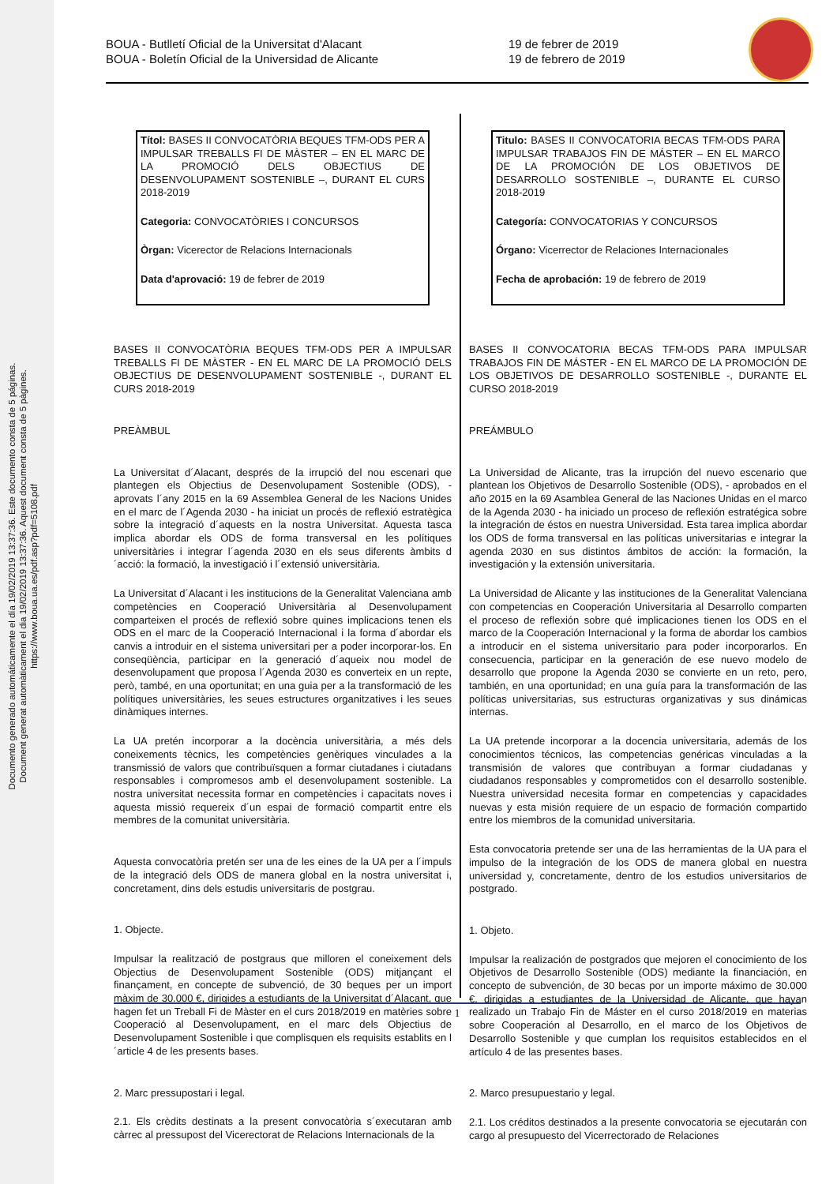Documento generado automáticamente el día 19/02/2019 13:37:36. Este documento consta de 5 páginas.
Document generat automàticament el dia 19/02/2019 13:37:36. Aquest document consta de 5 pàgines.
https://www.boua.ua.es/pdf.asp?pdf=5108.pdf
BOUA - Butlletí Oficial de la Universitat d'Alacant
BOUA - Boletín Oficial de la Universidad de Alicante
19 de febrer de 2019
19 de febrero de 2019
Títol: BASES II CONVOCATÒRIA BEQUES TFM-ODS PER A IMPULSAR TREBALLS FI DE MÀSTER – EN EL MARC DE LA PROMOCIÓ DELS OBJECTIUS DE DESENVOLUPAMENT SOSTENIBLE –, DURANT EL CURS 2018-2019
Categoria: CONVOCATÒRIES I CONCURSOS
Òrgan: Vicerector de Relacions Internacionals
Data d'aprovació: 19 de febrer de 2019
BASES II CONVOCATÒRIA BEQUES TFM-ODS PER A IMPULSAR TREBALLS FI DE MÀSTER - EN EL MARC DE LA PROMOCIÓ DELS OBJECTIUS DE DESENVOLUPAMENT SOSTENIBLE -, DURANT EL CURS 2018-2019
PREÀMBUL
La Universitat d´Alacant, després de la irrupció del nou escenari que plantegen els Objectius de Desenvolupament Sostenible (ODS), - aprovats l´any 2015 en la 69 Assemblea General de les Nacions Unides en el marc de l´Agenda 2030 - ha iniciat un procés de reflexió estratègica sobre la integració d´aquests en la nostra Universitat. Aquesta tasca implica abordar els ODS de forma transversal en les polítiques universitàries i integrar l´agenda 2030 en els seus diferents àmbits d´acció: la formació, la investigació i l´extensió universitària.
La Universitat d´Alacant i les institucions de la Generalitat Valenciana amb competències en Cooperació Universitària al Desenvolupament comparteixen el procés de reflexió sobre quines implicacions tenen els ODS en el marc de la Cooperació Internacional i la forma d´abordar els canvis a introduir en el sistema universitari per a poder incorporar-los. En conseqüència, participar en la generació d´aqueix nou model de desenvolupament que proposa l´Agenda 2030 es converteix en un repte, però, també, en una oportunitat; en una guia per a la transformació de les polítiques universitàries, les seues estructures organitzatives i les seues dinàmiques internes.
La UA pretén incorporar a la docència universitària, a més dels coneixements tècnics, les competències genèriques vinculades a la transmissió de valors que contribuïsquen a formar ciutadanes i ciutadans responsables i compromesos amb el desenvolupament sostenible. La nostra universitat necessita formar en competències i capacitats noves i aquesta missió requereix d´un espai de formació compartit entre els membres de la comunitat universitària.
Aquesta convocatòria pretén ser una de les eines de la UA per a l´impuls de la integració dels ODS de manera global en la nostra universitat i, concretament, dins dels estudis universitaris de postgrau.
1. Objecte.
Impulsar la realització de postgraus que milloren el coneixement dels Objectius de Desenvolupament Sostenible (ODS) mitjançant el finançament, en concepte de subvenció, de 30 beques per un import màxim de 30.000 €, dirigides a estudiants de la Universitat d´Alacant, que hagen fet un Treball Fi de Màster en el curs 2018/2019 en matèries sobre Cooperació al Desenvolupament, en el marc dels Objectius de Desenvolupament Sostenible i que complisquen els requisits establits en l´article 4 de les presents bases.
2. Marc pressupostari i legal.
2.1. Els crèdits destinats a la present convocatòria s´executaran amb càrrec al pressupost del Vicerectorat de Relacions Internacionals de la
Titulo: BASES II CONVOCATORIA BECAS TFM-ODS PARA IMPULSAR TRABAJOS FIN DE MÁSTER – EN EL MARCO DE LA PROMOCIÓN DE LOS OBJETIVOS DE DESARROLLO SOSTENIBLE –, DURANTE EL CURSO 2018-2019
Categoría: CONVOCATORIAS Y CONCURSOS
Órgano: Vicerrector de Relaciones Internacionales
Fecha de aprobación: 19 de febrero de 2019
BASES II CONVOCATORIA BECAS TFM-ODS PARA IMPULSAR TRABAJOS FIN DE MÁSTER - EN EL MARCO DE LA PROMOCIÓN DE LOS OBJETIVOS DE DESARROLLO SOSTENIBLE -, DURANTE EL CURSO 2018-2019
PREÁMBULO
La Universidad de Alicante, tras la irrupción del nuevo escenario que plantean los Objetivos de Desarrollo Sostenible (ODS), - aprobados en el año 2015 en la 69 Asamblea General de las Naciones Unidas en el marco de la Agenda 2030 - ha iniciado un proceso de reflexión estratégica sobre la integración de éstos en nuestra Universidad. Esta tarea implica abordar los ODS de forma transversal en las políticas universitarias e integrar la agenda 2030 en sus distintos ámbitos de acción: la formación, la investigación y la extensión universitaria.
La Universidad de Alicante y las instituciones de la Generalitat Valenciana con competencias en Cooperación Universitaria al Desarrollo comparten el proceso de reflexión sobre qué implicaciones tienen los ODS en el marco de la Cooperación Internacional y la forma de abordar los cambios a introducir en el sistema universitario para poder incorporarlos. En consecuencia, participar en la generación de ese nuevo modelo de desarrollo que propone la Agenda 2030 se convierte en un reto, pero, también, en una oportunidad; en una guía para la transformación de las políticas universitarias, sus estructuras organizativas y sus dinámicas internas.
La UA pretende incorporar a la docencia universitaria, además de los conocimientos técnicos, las competencias genéricas vinculadas a la transmisión de valores que contribuyan a formar ciudadanas y ciudadanos responsables y comprometidos con el desarrollo sostenible. Nuestra universidad necesita formar en competencias y capacidades nuevas y esta misión requiere de un espacio de formación compartido entre los miembros de la comunidad universitaria.
Esta convocatoria pretende ser una de las herramientas de la UA para el impulso de la integración de los ODS de manera global en nuestra universidad y, concretamente, dentro de los estudios universitarios de postgrado.
1. Objeto.
Impulsar la realización de postgrados que mejoren el conocimiento de los Objetivos de Desarrollo Sostenible (ODS) mediante la financiación, en concepto de subvención, de 30 becas por un importe máximo de 30.000 €, dirigidas a estudiantes de la Universidad de Alicante, que hayan realizado un Trabajo Fin de Máster en el curso 2018/2019 en materias sobre Cooperación al Desarrollo, en el marco de los Objetivos de Desarrollo Sostenible y que cumplan los requisitos establecidos en el artículo 4 de las presentes bases.
2. Marco presupuestario y legal.
2.1. Los créditos destinados a la presente convocatoria se ejecutarán con cargo al presupuesto del Vicerrectorado de Relaciones
1